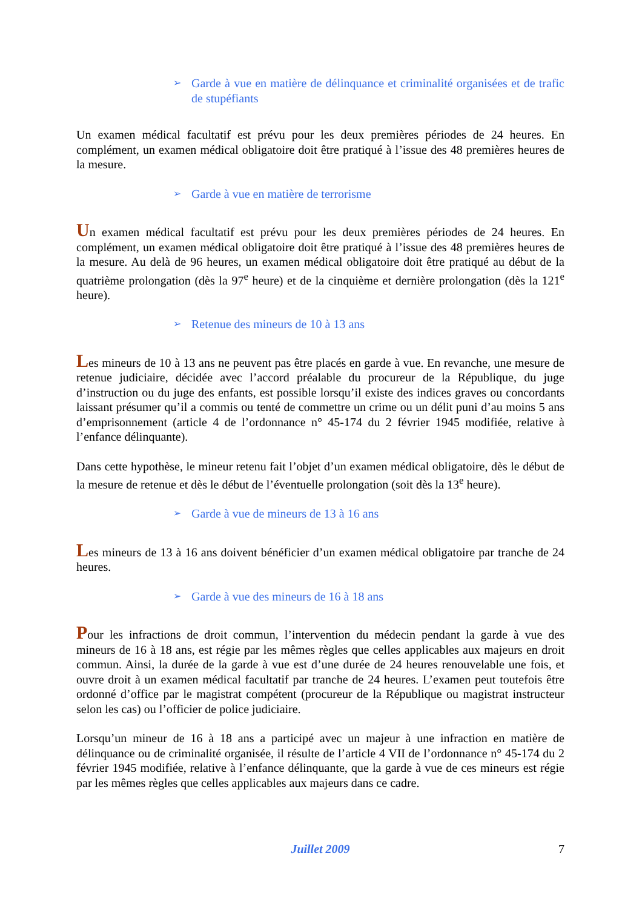➢ Garde à vue en matière de délinquance et criminalité organisées et de trafic de stupéfiants
Un examen médical facultatif est prévu pour les deux premières périodes de 24 heures. En complément, un examen médical obligatoire doit être pratiqué à l’issue des 48 premières heures de la mesure.
➢ Garde à vue en matière de terrorisme
Un examen médical facultatif est prévu pour les deux premières périodes de 24 heures. En complément, un examen médical obligatoire doit être pratiqué à l’issue des 48 premières heures de la mesure. Au delà de 96 heures, un examen médical obligatoire doit être pratiqué au début de la quatrième prolongation (dès la 97<sup>e</sup> heure) et de la cinquième et dernière prolongation (dès la 121<sup>e</sup> heure).
➢ Retenue des mineurs de 10 à 13 ans
Les mineurs de 10 à 13 ans ne peuvent pas être placés en garde à vue. En revanche, une mesure de retenue judiciaire, décidée avec l’accord préalable du procureur de la République, du juge d’instruction ou du juge des enfants, est possible lorsqu’il existe des indices graves ou concordants laissant présumer qu’il a commis ou tenté de commettre un crime ou un délit puni d’au moins 5 ans d’emprisonnement (article 4 de l’ordonnance n° 45-174 du 2 février 1945 modifiée, relative à l’enfance délinquante).
Dans cette hypothèse, le mineur retenu fait l’objet d’un examen médical obligatoire, dès le début de la mesure de retenue et dès le début de l’éventuelle prolongation (soit dès la 13<sup>e</sup> heure).
➢ Garde à vue de mineurs de 13 à 16 ans
Les mineurs de 13 à 16 ans doivent bénéficier d’un examen médical obligatoire par tranche de 24 heures.
➢ Garde à vue des mineurs de 16 à 18 ans
Pour les infractions de droit commun, l’intervention du médecin pendant la garde à vue des mineurs de 16 à 18 ans, est régie par les mêmes règles que celles applicables aux majeurs en droit commun. Ainsi, la durée de la garde à vue est d’une durée de 24 heures renouvelable une fois, et ouvre droit à un examen médical facultatif par tranche de 24 heures. L’examen peut toutefois être ordonné d’office par le magistrat compétent (procureur de la République ou magistrat instructeur selon les cas) ou l’officier de police judiciaire.
Lorsqu’un mineur de 16 à 18 ans a participé avec un majeur à une infraction en matière de délinquance ou de criminalité organisée, il résulte de l’article 4 VII de l’ordonnance n° 45-174 du 2 février 1945 modifiée, relative à l’enfance délinquante, que la garde à vue de ces mineurs est régie par les mêmes règles que celles applicables aux majeurs dans ce cadre.
Juillet 2009 7